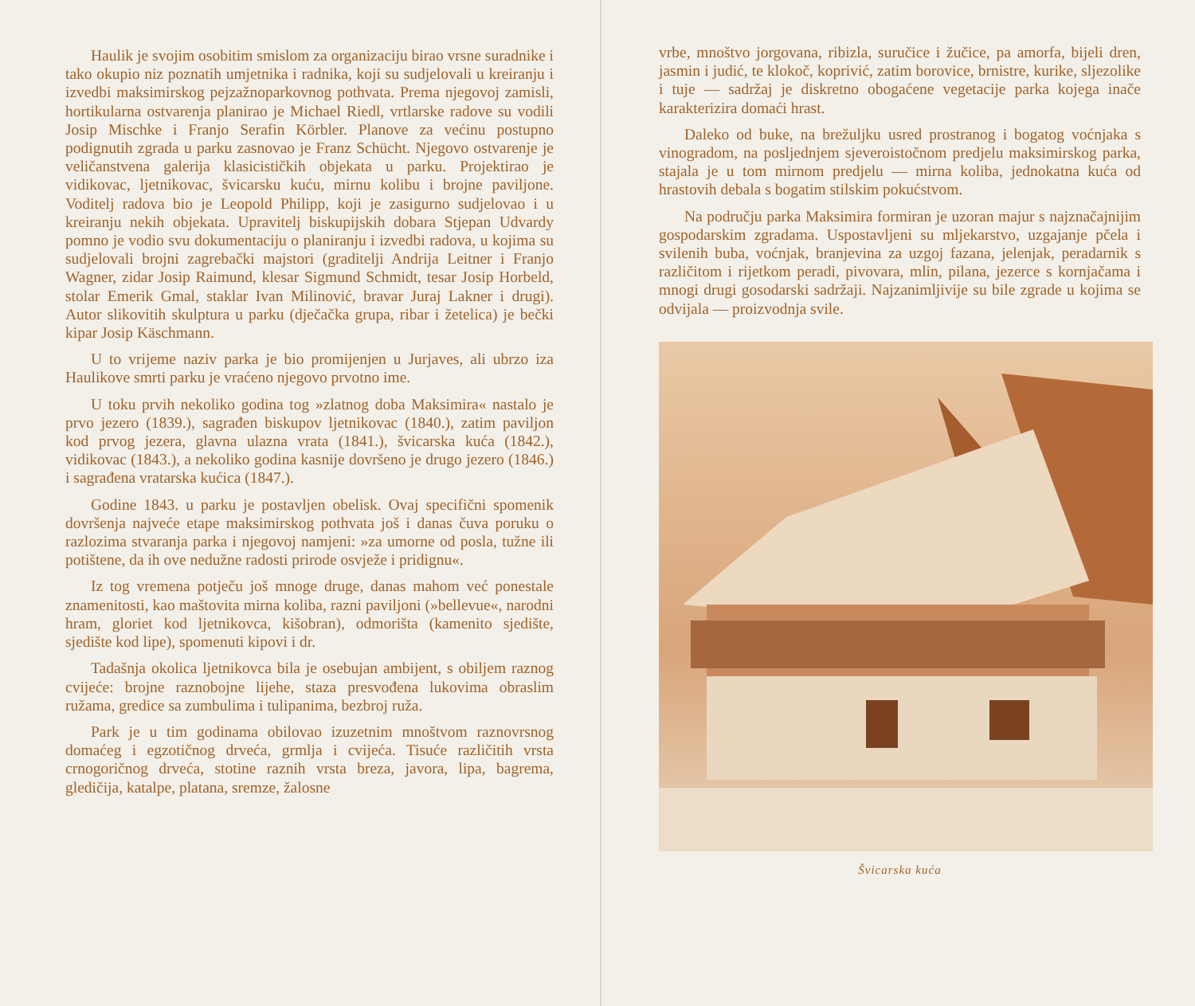Haulik je svojim osobitim smislom za organizaciju birao vrsne suradnike i tako okupio niz poznatih umjetnika i radnika, koji su sudjelovali u kreiranju i izvedbi maksimirskog pejzažnoparkovnog pothvata. Prema njegovoj zamisli, hortikularna ostvarenja planirao je Michael Riedl, vrtlarske radove su vodili Josip Mischke i Franjo Serafin Körbler. Planove za većinu postupno podignutih zgrada u parku zasnovao je Franz Schücht. Njegovo ostvarenje je veličanstvena galerija klasicističkih objekata u parku. Projektirao je vidikovac, ljetnikovac, švicarsku kuću, mirnu kolibu i brojne paviljone. Voditelj radova bio je Leopold Philipp, koji je zasigurno sudjelovao i u kreiranju nekih objekata. Upravitelj biskupijskih dobara Stjepan Udvardy pomno je vodio svu dokumentaciju o planiranju i izvedbi radova, u kojima su sudjelovali brojni zagrebački majstori (graditelji Andrija Leitner i Franjo Wagner, zidar Josip Raimund, klesar Sigmund Schmidt, tesar Josip Horbeld, stolar Emerik Gmal, staklar Ivan Milinović, bravar Juraj Lakner i drugi). Autor slikovitih skulptura u parku (dječačka grupa, ribar i žetelica) je bečki kipar Josip Käschmann.
U to vrijeme naziv parka je bio promijenjen u Jurjaves, ali ubrzo iza Haulikove smrti parku je vraćeno njegovo prvotno ime.
U toku prvih nekoliko godina tog »zlatnog doba Maksimira« nastalo je prvo jezero (1839.), sagrađen biskupov ljetnikovac (1840.), zatim paviljon kod prvog jezera, glavna ulazna vrata (1841.), švicarska kuća (1842.), vidikovac (1843.), a nekoliko godina kasnije dovršeno je drugo jezero (1846.) i sagrađena vratarska kućica (1847.).
Godine 1843. u parku je postavljen obelisk. Ovaj specifični spomenik dovršenja najveće etape maksimirskog pothvata još i danas čuva poruku o razlozima stvaranja parka i njegovoj namjeni: »za umorne od posla, tužne ili potištene, da ih ove nedužne radosti prirode osvježe i pridignu«.
Iz tog vremena potječu još mnoge druge, danas mahom već ponestale znamenitosti, kao maštovita mirna koliba, razni paviljoni (»bellevue«, narodni hram, gloriet kod ljetnikovca, kišobran), odmorišta (kamenito sjedište, sjedište kod lipe), spomenuti kipovi i dr.
Tadašnja okolica ljetnikovca bila je osebujan ambijent, s obiljem raznog cvijeće: brojne raznobojne lijehe, staza presvođena lukovima obraslim ružama, gredice sa zumbulima i tulipanima, bezbroj ruža.
Park je u tim godinama obilovao izuzetnim mnoštvom raznovrsnog domaćeg i egzotičnog drveća, grmlja i cvijeća. Tisuće različitih vrsta crnogoričnog drveća, stotine raznih vrsta breza, javora, lipa, bagrema, gledičija, katalpe, platana, sremze, žalosne
vrbe, mnoštvo jorgovana, ribizla, suručice i žučice, pa amorfa, bijeli dren, jasmin i judić, te klokoč, koprivić, zatim borovice, brnistre, kurike, sljezolike i tuje — sadržaj je diskretno obogaćene vegetacije parka kojega inače karakterizira domaći hrast.
Daleko od buke, na brežuljku usred prostranog i bogatog voćnjaka s vinogradom, na posljednjem sjeveroistočnom predjelu maksimirskog parka, stajala je u tom mirnom predjelu — mirna koliba, jednokatna kuća od hrastovih debala s bogatim stilskim pokućstvom.
Na području parka Maksimira formiran je uzoran majur s najznačajnijim gospodarskim zgradama. Uspostavljeni su mljekarstvo, uzgajanje pčela i svilenih buba, voćnjak, branjevina za uzgoj fazana, jelenjak, peradarnik s različitom i rijetkom peradi, pivovara, mlin, pilana, jezerce s kornjačama i mnogi drugi gosodarski sadržaji. Najzanimljivije su bile zgrade u kojima se odvijala — proizvodnja svile.
Švicarska kuća